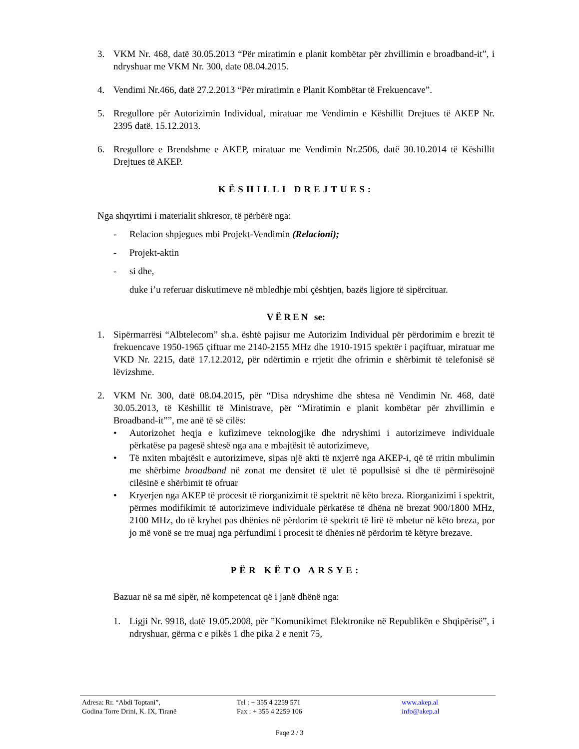3. VKM Nr. 468, datë 30.05.2013 “Për miratimin e planit kombëtar për zhvillimin e broadband-it”, i ndryshuar me VKM Nr. 300, date 08.04.2015.
4. Vendimi Nr.466, datë 27.2.2013 “Për miratimin e Planit Kombëtar të Frekuencave”.
5. Rregullore për Autorizimin Individual, miratuar me Vendimin e Këshillit Drejtues të AKEP Nr. 2395 datë. 15.12.2013.
6. Rregullore e Brendshme e AKEP, miratuar me Vendimin Nr.2506, datë 30.10.2014 të Këshillit Drejtues të AKEP.
KËSHILLI DREJTUES:
Nga shqyrtimi i materialit shkresor, të përbërë nga:
- Relacion shpjegues mbi Projekt-Vendimin (Relacioni);
- Projekt-aktin
- si dhe,
duke i’u referuar diskutimeve në mbledhje mbi çështjen, bazës ligjore të sipërcituar.
VËREN se:
1. Sipërmarrësi “Albtelecom” sh.a. është pajisur me Autorizim Individual për përdorimim e brezit të frekuencave 1950-1965 çiftuar me 2140-2155 MHz dhe 1910-1915 spektër i paçiftuar, miratuar me VKD Nr. 2215, datë 17.12.2012, për ndërtimin e rrjetit dhe ofrimin e shërbimit të telefonisë së lëvizshme.
2. VKM Nr. 300, datë 08.04.2015, për “Disa ndryshime dhe shtesa në Vendimin Nr. 468, datë 30.05.2013, të Këshillit të Ministrave, për “Miratimin e planit kombëtar për zhvillimin e Broadband-it””, me anë të së cilës:
• Autorizohet heqja e kufizimeve teknologjike dhe ndryshimi i autorizimeve individuale përkatëse pa pagesë shtesë nga ana e mbajtësit të autorizimeve,
• Të nxiten mbajtësit e autorizimeve, sipas një akti të nxjerrë nga AKEP-i, që të rritin mbulimin me shërbime broadband në zonat me densitet të ulet të popullsisë si dhe të përmirësojnë cilësinë e shërbimit të ofruar
• Kryerjen nga AKEP të procesit të riorganizimit të spektrit në këto breza. Riorganizimi i spektrit, përmes modifikimit të autorizimeve individuale përkatëse të dhëna në brezat 900/1800 MHz, 2100 MHz, do të kryhet pas dhënies në përdorim të spektrit të lirë të mbetur në këto breza, por jo më vonë se tre muaj nga përfundimi i procesit të dhënies në përdorim të këtyre brezave.
PËR KËTO ARSYE:
Bazuar në sa më sipër, në kompetencat që i janë dhënë nga:
1. Ligji Nr. 9918, datë 19.05.2008, për ”Komunikimet Elektronike në Republikën e Shqipërisë”, i ndryshuar, gërma c e pikës 1 dhe pika 2 e nenit 75,
Adresa: Rr. “Abdi Toptani”,
Godina Torre Drini, K. IX, Tiranë
Tel : + 355 4 2259 571
Fax : + 355 4 2259 106
www.akep.al
info@akep.al
Faqe 2 / 3